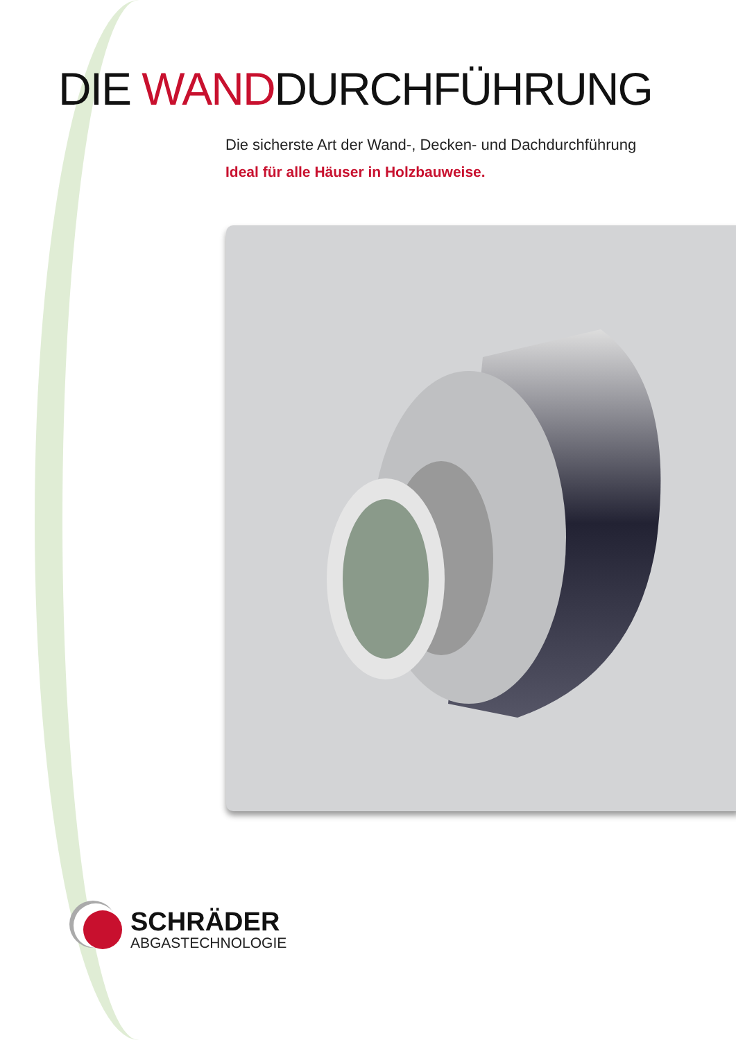DIE WANDDURCHFÜHRUNG
Die sicherste Art der Wand-, Decken- und Dachdurchführung
Ideal für alle Häuser in Holzbauweise.
SCHRÄDER
ABGASTECHNOLOGIE